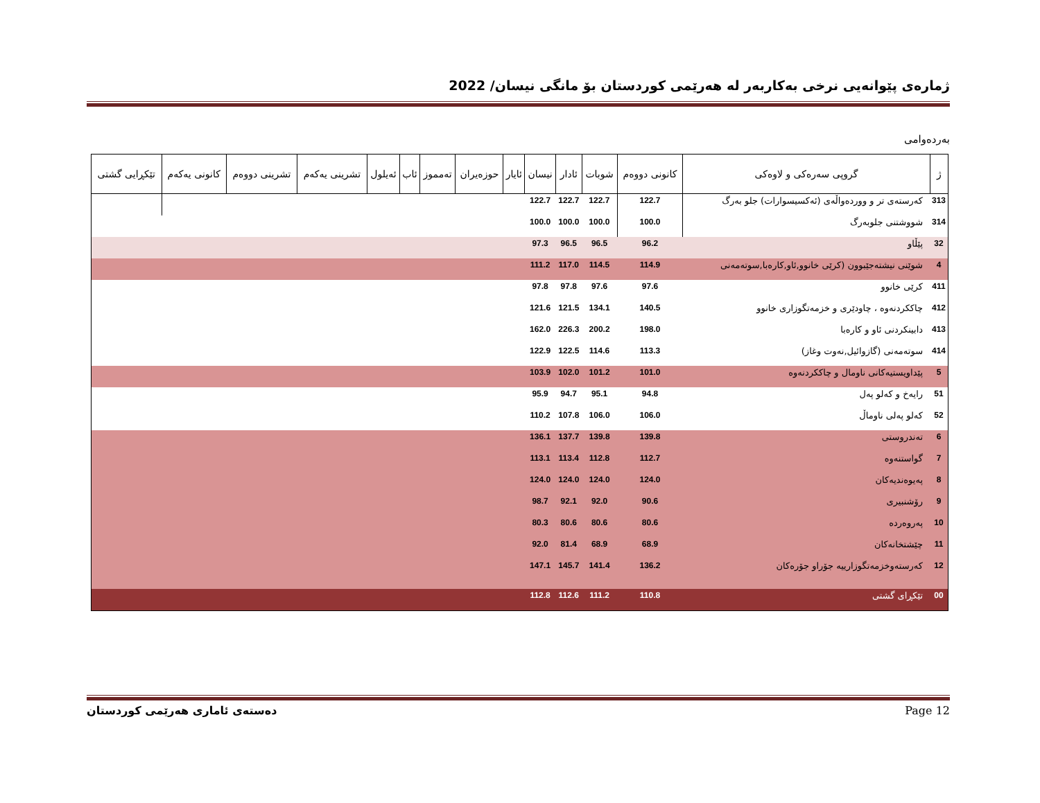ژمارەی پێوانەیی نرخی بەکاربەر لە هەرێمی کوردستان بۆ مانگی نیسان/ 2022
بەردەوامی
| ژ | گروپی سەرەکی و لاوەکی | کانونی دووەم | شوبات | ئادار | نیسان | ئایار | حوزەیران | تەمموز | ئاب | ئەیلول | تشرینی یەکەم | تشرینی دووەم | کانونی یەکەم | تێکڕایی گشتی |
| --- | --- | --- | --- | --- | --- | --- | --- | --- | --- | --- | --- | --- | --- | --- |
| 313 | کەرستەی تر و ووردەواڵەی (ئەکسیسوارات) جلو بەرگ | 122.7 | 122.7 | 122.7 | 122.7 | | | | | | | | | |
| 314 | شووشتنی جلوبەرگ | 100.0 | 100.0 | 100.0 | 100.0 | | | | | | | | | |
| 32 | پێڵاو | 96.2 | 96.5 | 96.5 | 97.3 | | | | | | | | | |
| 4 | شوێنی نیشتەجێبوون (کرێی خانوو,ئاو,کارەبا,سوتەمەنی | 114.9 | 114.5 | 117.0 | 111.2 | | | | | | | | | |
| 411 | کرێی خانوو | 97.6 | 97.6 | 97.8 | 97.8 | | | | | | | | | |
| 412 | چاککردنەوە ، چاودێری و خزمەتگوزاری خانوو | 140.5 | 134.1 | 121.5 | 121.6 | | | | | | | | | |
| 413 | دابینکردنی ئاو و کارەبا | 198.0 | 200.2 | 226.3 | 162.0 | | | | | | | | | |
| 414 | سوتەمەنی (گازوائیل,نەوت وغاز) | 113.3 | 114.6 | 122.5 | 122.9 | | | | | | | | | |
| 5 | پێداویستیەکانی ناومال و چاککردنەوە | 101.0 | 101.2 | 102.0 | 103.9 | | | | | | | | | |
| 51 | رایەخ و کەلو پەل | 94.8 | 95.1 | 94.7 | 95.9 | | | | | | | | | |
| 52 | کەلو پەلی ناوماڵ | 106.0 | 106.0 | 107.8 | 110.2 | | | | | | | | | |
| 6 | تەندروستی | 139.8 | 139.8 | 137.7 | 136.1 | | | | | | | | | |
| 7 | گواستنەوە | 112.7 | 112.8 | 113.4 | 113.1 | | | | | | | | | |
| 8 | پەیوەندیەکان | 124.0 | 124.0 | 124.0 | 124.0 | | | | | | | | | |
| 9 | رۆشنبیری | 90.6 | 92.0 | 92.1 | 98.7 | | | | | | | | | |
| 10 | پەروەردە | 80.6 | 80.6 | 80.6 | 80.3 | | | | | | | | | |
| 11 | چێشتخانەکان | 68.9 | 68.9 | 81.4 | 92.0 | | | | | | | | | |
| 12 | کەرستەوخزمەتگوزارییە جۆراو جۆرەکان | 136.2 | 141.4 | 145.7 | 147.1 | | | | | | | | | |
| 00 | تێکڕای گشتی | 110.8 | 111.2 | 112.6 | 112.8 | | | | | | | | | |
دەستەی ئاماری هەرێمی کوردستان Page 12